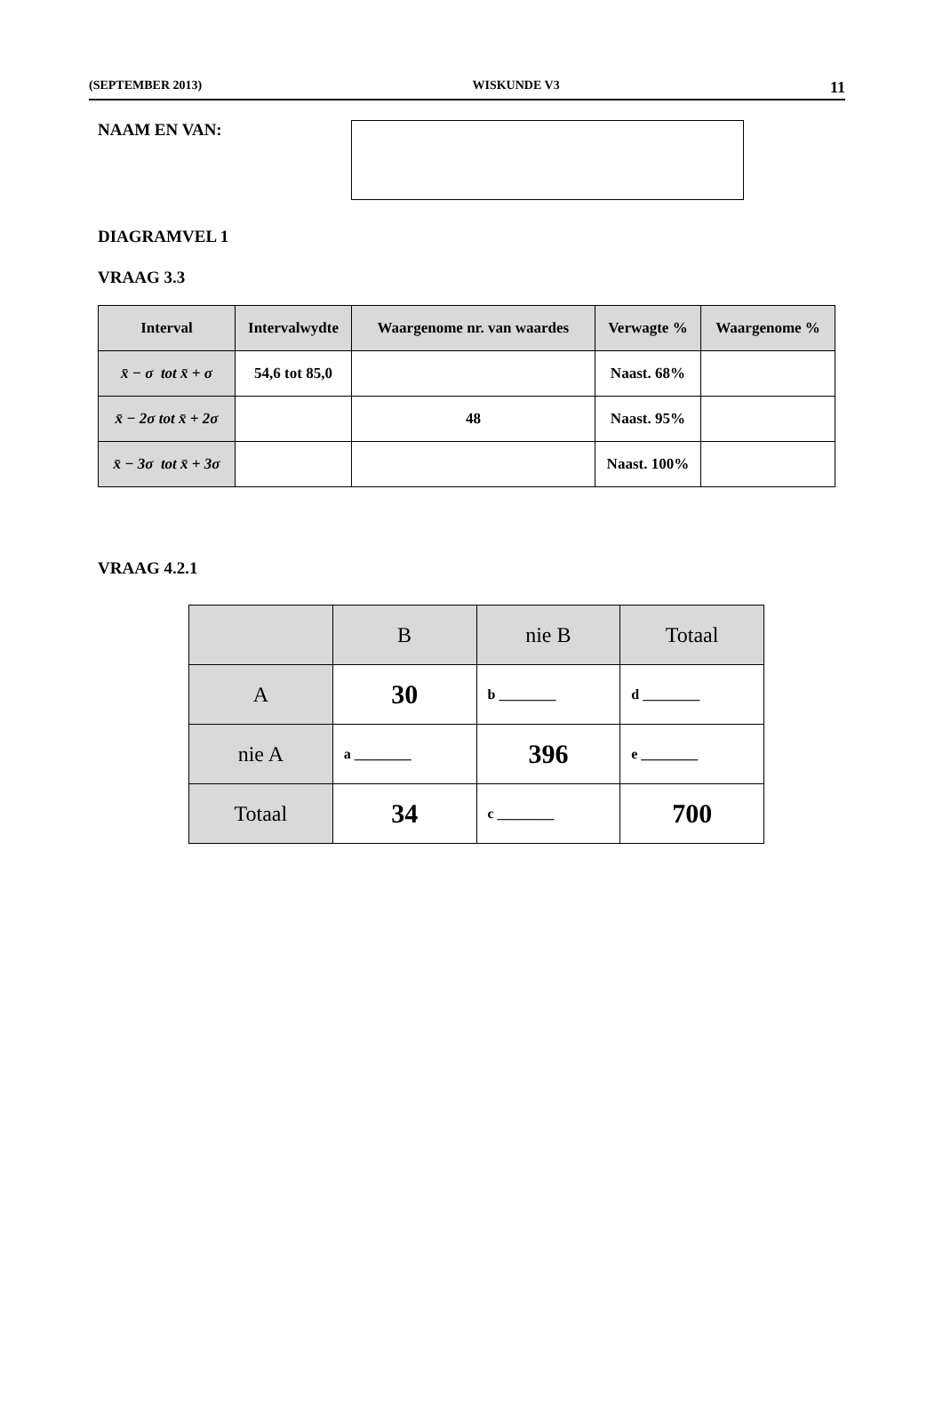(SEPTEMBER 2013) WISKUNDE V3 11
NAAM EN VAN:
DIAGRAMVEL 1
VRAAG 3.3
| Interval | Intervalwydte | Waargenome nr. van waardes | Verwagte % | Waargenome % |
| --- | --- | --- | --- | --- |
| x̄ − σ tot x̄ + σ | 54,6 tot 85,0 | | Naast. 68% | |
| x̄ − 2σ tot x̄ + 2σ | | 48 | Naast. 95% | |
| x̄ − 3σ tot x̄ + 3σ | | | Naast. 100% | |
VRAAG 4.2.1
| | B | nie B | Totaal |
| --- | --- | --- | --- |
| A | 30 | b ________ | d ________ |
| nie A | a ________ | 396 | e ________ |
| Totaal | 34 | c ________ | 700 |